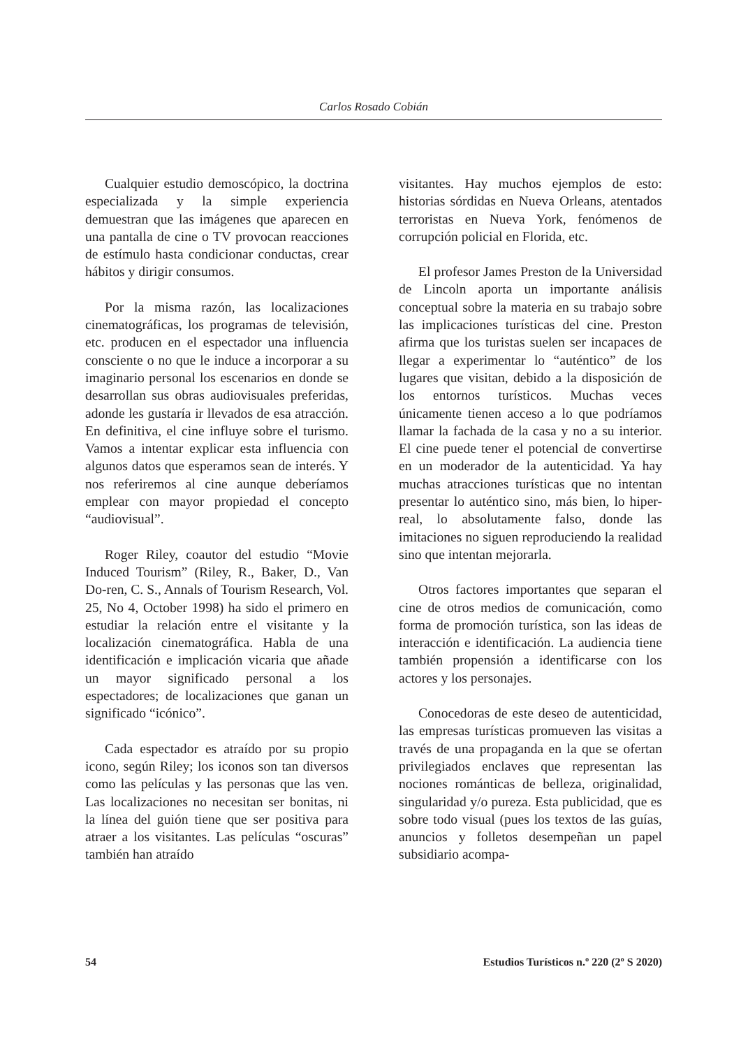Carlos Rosado Cobián
Cualquier estudio demoscópico, la doctrina especializada y la simple experiencia demuestran que las imágenes que aparecen en una pantalla de cine o TV provocan reacciones de estímulo hasta condicionar conductas, crear hábitos y dirigir consumos.
Por la misma razón, las localizaciones cinematográficas, los programas de televisión, etc. producen en el espectador una influencia consciente o no que le induce a incorporar a su imaginario personal los escenarios en donde se desarrollan sus obras audiovisuales preferidas, adonde les gustaría ir llevados de esa atracción. En definitiva, el cine influye sobre el turismo. Vamos a intentar explicar esta influencia con algunos datos que esperamos sean de interés. Y nos referiremos al cine aunque deberíamos emplear con mayor propiedad el concepto “audiovisual”.
Roger Riley, coautor del estudio “Movie Induced Tourism” (Riley, R., Baker, D., Van Do-ren, C. S., Annals of Tourism Research, Vol. 25, No 4, October 1998) ha sido el primero en estudiar la relación entre el visitante y la localización cinematográfica. Habla de una identificación e implicación vicaria que añade un mayor significado personal a los espectadores; de localizaciones que ganan un significado “icónico”.
Cada espectador es atraído por su propio icono, según Riley; los iconos son tan diversos como las películas y las personas que las ven. Las localizaciones no necesitan ser bonitas, ni la línea del guión tiene que ser positiva para atraer a los visitantes. Las películas “oscuras” también han atraído
visitantes. Hay muchos ejemplos de esto: historias sórdidas en Nueva Orleans, atentados terroristas en Nueva York, fenómenos de corrupción policial en Florida, etc.
El profesor James Preston de la Universidad de Lincoln aporta un importante análisis conceptual sobre la materia en su trabajo sobre las implicaciones turísticas del cine. Preston afirma que los turistas suelen ser incapaces de llegar a experimentar lo “auténtico” de los lugares que visitan, debido a la disposición de los entornos turísticos. Muchas veces únicamente tienen acceso a lo que podríamos llamar la fachada de la casa y no a su interior. El cine puede tener el potencial de convertirse en un moderador de la autenticidad. Ya hay muchas atracciones turísticas que no intentan presentar lo auténtico sino, más bien, lo hiper-real, lo absolutamente falso, donde las imitaciones no siguen reproduciendo la realidad sino que intentan mejorarla.
Otros factores importantes que separan el cine de otros medios de comunicación, como forma de promoción turística, son las ideas de interacción e identificación. La audiencia tiene también propensión a identificarse con los actores y los personajes.
Conocedoras de este deseo de autenticidad, las empresas turísticas promueven las visitas a través de una propaganda en la que se ofertan privilegiados enclaves que representan las nociones románticas de belleza, originalidad, singularidad y/o pureza. Esta publicidad, que es sobre todo visual (pues los textos de las guías, anuncios y folletos desempeñan un papel subsidiario acompa-
54 Estudios Turísticos n.º 220 (2º S 2020)